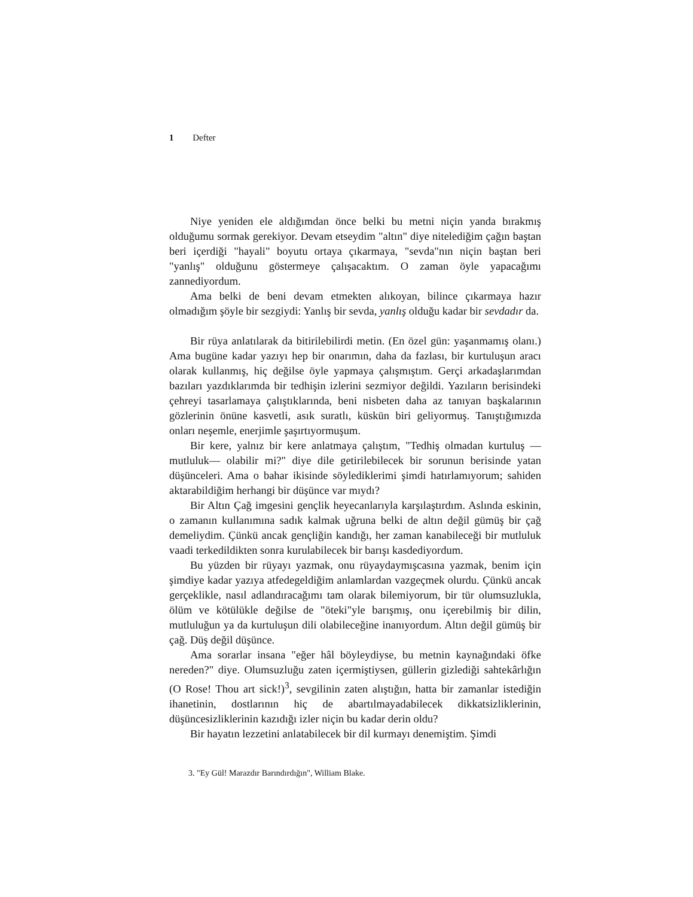1 Defter
Niye yeniden ele aldığımdan önce belki bu metni niçin yanda bırakmış olduğumu sormak gerekiyor. Devam etseydim "altın" diye nitelediğim çağın baştan beri içerdiği "hayali" boyutu ortaya çıkarmaya, "sevda"nın niçin baştan beri "yanlış" olduğunu göstermeye çalışacaktım. O zaman öyle yapacağımı zannediyordum.
Ama belki de beni devam etmekten alıkoyan, bilince çıkarmaya hazır olmadığım şöyle bir sezgiydi: Yanlış bir sevda, yanlış olduğu kadar bir sevdadır da.
Bir rüya anlatılarak da bitirilebilirdi metin. (En özel gün: yaşanmamış olanı.) Ama bugüne kadar yazıyı hep bir onarımın, daha da fazlası, bir kurtuluşun aracı olarak kullanmış, hiç değilse öyle yapmaya çalışmıştım. Gerçi arkadaşlarımdan bazıları yazdıklarımda bir tedhişin izlerini sezmiyor değildi. Yazıların berisindeki çehreyi tasarlamaya çalıştıklarında, beni nisbeten daha az tanıyan başkalarının gözlerinin önüne kasvetli, asık suratlı, küskün biri geliyormuş. Tanıştığımızda onları neşemle, enerjimle şaşırtıyormuşum.
Bir kere, yalnız bir kere anlatmaya çalıştım, "Tedhiş olmadan kurtuluş —mutluluk— olabilir mi?" diye dile getirilebilecek bir sorunun berisinde yatan düşünceleri. Ama o bahar ikisinde söylediklerimi şimdi hatırlamıyorum; sahiden aktarabildiğim herhangi bir düşünce var mıydı?
Bir Altın Çağ imgesini gençlik heyecanlarıyla karşılaştırdım. Aslında eskinin, o zamanın kullanımına sadık kalmak uğruna belki de altın değil gümüş bir çağ demeliydim. Çünkü ancak gençliğin kandığı, her zaman kanabileceği bir mutluluk vaadi terkedildikten sonra kurulabilecek bir barışı kasdediyordum.
Bu yüzden bir rüyayı yazmak, onu rüyaydaymışcasına yazmak, benim için şimdiye kadar yazıya atfedegeldiğim anlamlardan vazgeçmek olurdu. Çünkü ancak gerçeklikle, nasıl adlandıracağımı tam olarak bilemiyorum, bir tür olumsuzlukla, ölüm ve kötülükle değilse de "öteki"yle barışmış, onu içerebilmiş bir dilin, mutluluğun ya da kurtuluşun dili olabileceğine inanıyordum. Altın değil gümüş bir çağ. Düş değil düşünce.
Ama sorarlar insana "eğer hâl böyleydiyse, bu metnin kaynağındaki öfke nereden?" diye. Olumsuzluğu zaten içermiştiysen, güllerin gizlediği sahtekârlığın (O Rose! Thou art sick!)<sup>3</sup>, sevgilinin zaten alıştığın, hatta bir zamanlar istediğin ihanetinin, dostlarının hiç de abartılmayadabilecek dikkatsizliklerinin, düşüncesizliklerinin kazıdığı izler niçin bu kadar derin oldu?
Bir hayatın lezzetini anlatabilecek bir dil kurmayı denemiştim. Şimdi
3. "Ey Gül! Marazdır Barındırdığın", William Blake.